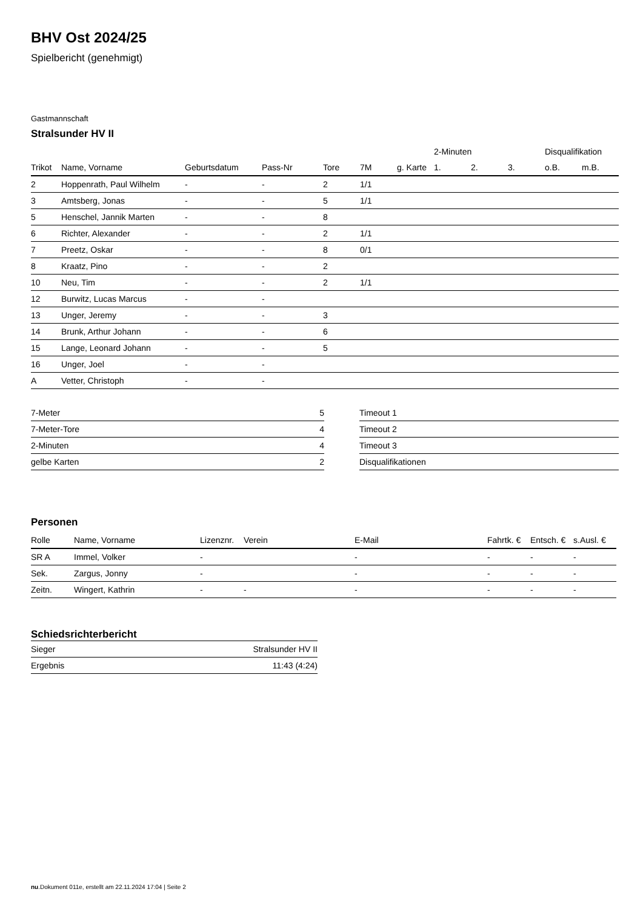BHV Ost 2024/25
Spielbericht (genehmigt)
Gastmannschaft
Stralsunder HV II
| | | | | | | | 2-Minuten | | | Disqualifikation | |
| --- | --- | --- | --- | --- | --- | --- | --- | --- | --- | --- | --- |
| Trikot | Name, Vorname | Geburtsdatum | Pass-Nr | Tore | 7M | g. Karte | 1. | 2. | 3. | o.B. | m.B. |
| 2 | Hoppenrath, Paul Wilhelm | - | - | 2 | 1/1 | | | | | | |
| 3 | Amtsberg, Jonas | - | - | 5 | 1/1 | | | | | | |
| 5 | Henschel, Jannik Marten | - | - | 8 | | | | | | | |
| 6 | Richter, Alexander | - | - | 2 | 1/1 | | | | | | |
| 7 | Preetz, Oskar | - | - | 8 | 0/1 | | | | | | |
| 8 | Kraatz, Pino | - | - | 2 | | | | | | | |
| 10 | Neu, Tim | - | - | 2 | 1/1 | | | | | | |
| 12 | Burwitz, Lucas Marcus | - | - | | | | | | | | |
| 13 | Unger, Jeremy | - | - | 3 | | | | | | | |
| 14 | Brunk, Arthur Johann | - | - | 6 | | | | | | | |
| 15 | Lange, Leonard Johann | - | - | 5 | | | | | | | |
| 16 | Unger, Joel | - | - | | | | | | | | |
| A | Vetter, Christoph | - | - | | | | | | | | |
| 7-Meter | 5 |
| 7-Meter-Tore | 4 |
| 2-Minuten | 4 |
| gelbe Karten | 2 |
| Timeout 1 |
| Timeout 2 |
| Timeout 3 |
| Disqualifikationen |
Personen
| Rolle | Name, Vorname | Lizenznr. | Verein | E-Mail | Fahrtk. € | Entsch. € | s.Ausl. € |
| --- | --- | --- | --- | --- | --- | --- | --- |
| SR A | Immel, Volker | - | | - | - | - | - |
| Sek. | Zargus, Jonny | - | | - | - | - | - |
| Zeitn. | Wingert, Kathrin | - | - | - | - | - | - |
Schiedsrichterbericht
| Sieger | Stralsunder HV II |
| Ergebnis | 11:43 (4:24) |
nu.Dokument 011e, erstellt am 22.11.2024 17:04 | Seite 2